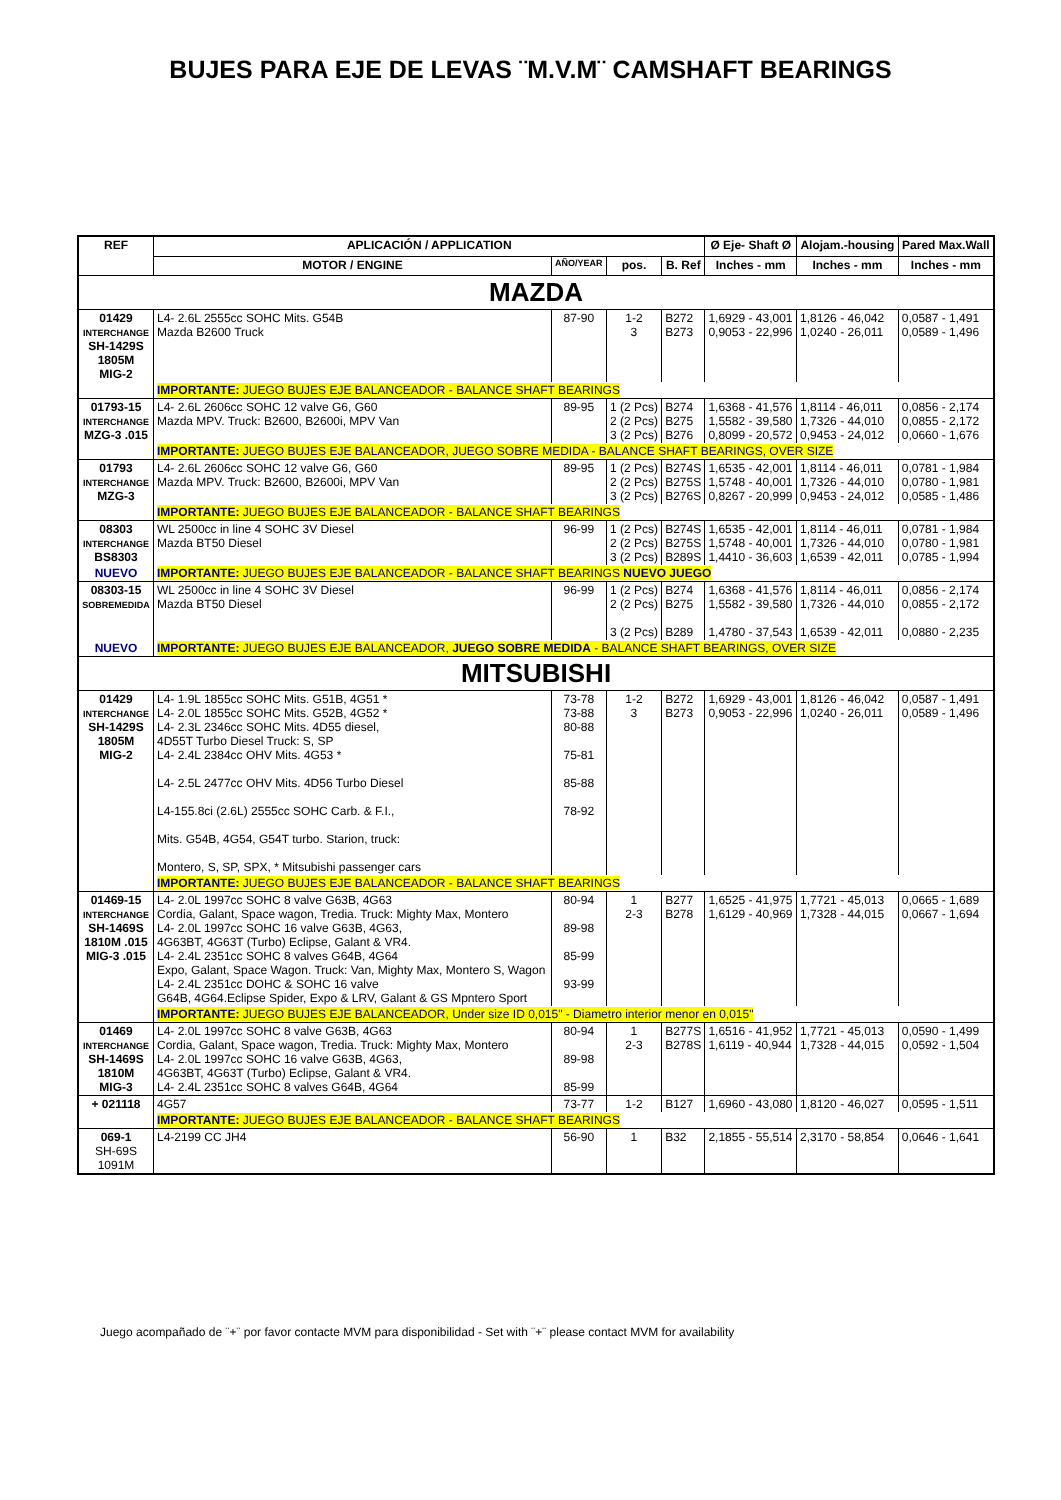BUJES PARA EJE DE LEVAS ¨M.V.M¨ CAMSHAFT BEARINGS
| REF | APLICACIÓN / APPLICATION | | | | Ø Eje- Shaft Ø | Alojam.-housing | Pared Max.Wall |
| --- | --- | --- | --- | --- | --- | --- | --- |
| | MOTOR / ENGINE | AÑO/YEAR | pos. | B. Ref | Inches - mm | Inches - mm | Inches - mm |
| MAZDA | | | | | | | |
| 01429 INTERCHANGE SH-1429S 1805M MIG-2 | L4- 2.6L 2555cc SOHC Mits. G54B Mazda B2600 Truck | 87-90 | 1-2 3 | B272 B273 | 1,6929 - 43,001 0,9053 - 22,996 | 1,8126 - 46,042 1,0240 - 26,011 | 0,0587 - 1,491 0,0589 - 1,496 |
| | IMPORTANTE: JUEGO BUJES EJE BALANCEADOR - BALANCE SHAFT BEARINGS | | | | | | |
| 01793-15 INTERCHANGE MZG-3 .015 | L4- 2.6L 2606cc SOHC 12 valve G6, G60 Mazda MPV. Truck: B2600, B2600i, MPV Van | 89-95 | 1 (2 Pcs) 2 (2 Pcs) 3 (2 Pcs) | B274 B275 B276 | 1,6368 - 41,576 1,5582 - 39,580 0,8099 - 20,572 | 1,8114 - 46,011 1,7326 - 44,010 0,9453 - 24,012 | 0,0856 - 2,174 0,0855 - 2,172 0,0660 - 1,676 |
| | IMPORTANTE: JUEGO BUJES EJE BALANCEADOR, JUEGO SOBRE MEDIDA - BALANCE SHAFT BEARINGS, OVER SIZE | | | | | | |
| 01793 INTERCHANGE MZG-3 | L4- 2.6L 2606cc SOHC 12 valve G6, G60 Mazda MPV. Truck: B2600, B2600i, MPV Van | 89-95 | 1 (2 Pcs) 2 (2 Pcs) 3 (2 Pcs) | B274S B275S B276S | 1,6535 - 42,001 1,5748 - 40,001 0,8267 - 20,999 | 1,8114 - 46,011 1,7326 - 44,010 0,9453 - 24,012 | 0,0781 - 1,984 0,0780 - 1,981 0,0585 - 1,486 |
| | IMPORTANTE: JUEGO BUJES EJE BALANCEADOR - BALANCE SHAFT BEARINGS | | | | | | |
| 08303 INTERCHANGE BS8303 | WL 2500cc in line 4 SOHC 3V Diesel Mazda BT50 Diesel | 96-99 | 1 (2 Pcs) 2 (2 Pcs) 3 (2 Pcs) | B274S B275S B289S | 1,6535 - 42,001 1,5748 - 40,001 1,4410 - 36,603 | 1,8114 - 46,011 1,7326 - 44,010 1,6539 - 42,011 | 0,0781 - 1,984 0,0780 - 1,981 0,0785 - 1,994 |
| NUEVO | IMPORTANTE: JUEGO BUJES EJE BALANCEADOR - BALANCE SHAFT BEARINGS NUEVO JUEGO | | | | | | |
| 08303-15 SOBREMEDIDA | WL 2500cc in line 4 SOHC 3V Diesel Mazda BT50 Diesel | 96-99 | 1 (2 Pcs) 2 (2 Pcs) 3 (2 Pcs) | B274 B275 B289 | 1,6368 - 41,576 1,5582 - 39,580 1,4780 - 37,543 | 1,8114 - 46,011 1,7326 - 44,010 1,6539 - 42,011 | 0,0856 - 2,174 0,0855 - 2,172 0,0880 - 2,235 |
| NUEVO | IMPORTANTE: JUEGO BUJES EJE BALANCEADOR, JUEGO SOBRE MEDIDA - BALANCE SHAFT BEARINGS, OVER SIZE | | | | | | |
| MITSUBISHI | | | | | | | |
| 01429 INTERCHANGE SH-1429S 1805M MIG-2 | L4- 1.9L 1855cc SOHC Mits. G51B, 4G51 * L4- 2.0L 1855cc SOHC Mits. G52B, 4G52 * L4- 2.3L 2346cc SOHC Mits. 4D55 diesel, 4D55T Turbo Diesel Truck: S, SP L4- 2.4L 2384cc OHV Mits. 4G53 * L4- 2.5L 2477cc OHV Mits. 4D56 Turbo Diesel L4-155.8ci (2.6L) 2555cc SOHC Carb. & F.I., Mits. G54B, 4G54, G54T turbo. Starion, truck: Montero, S, SP, SPX, * Mitsubishi passenger cars | 73-78 73-88 80-88 75-81 85-88 78-92 | 1-2 3 | B272 B273 | 1,6929 - 43,001 0,9053 - 22,996 | 1,8126 - 46,042 1,0240 - 26,011 | 0,0587 - 1,491 0,0589 - 1,496 |
| | IMPORTANTE: JUEGO BUJES EJE BALANCEADOR - BALANCE SHAFT BEARINGS | | | | | | |
| 01469-15 INTERCHANGE SH-1469S 1810M .015 MIG-3 .015 | L4- 2.0L 1997cc SOHC 8 valve G63B, 4G63 Cordia, Galant, Space wagon, Tredia. Truck: Mighty Max, Montero L4- 2.0L 1997cc SOHC 16 valve G63B, 4G63, 4G63BT, 4G63T (Turbo) Eclipse, Galant & VR4. L4- 2.4L 2351cc SOHC 8 valves G64B, 4G64 Expo, Galant, Space Wagon. Truck: Van, Mighty Max, Montero S, Wagon L4- 2.4L 2351cc DOHC & SOHC 16 valve G64B, 4G64.Eclipse Spider, Expo & LRV, Galant & GS Mpntero Sport | 80-94 89-98 85-99 93-99 | 1 2-3 | B277 B278 | 1,6525 - 41,975 1,6129 - 40,969 | 1,7721 - 45,013 1,7328 - 44,015 | 0,0665 - 1,689 0,0667 - 1,694 |
| | IMPORTANTE: JUEGO BUJES EJE BALANCEADOR, Under size ID 0,015" - Diametro interior menor en 0,015" | | | | | | |
| 01469 INTERCHANGE SH-1469S 1810M MIG-3 | L4- 2.0L 1997cc SOHC 8 valve G63B, 4G63 Cordia, Galant, Space wagon, Tredia. Truck: Mighty Max, Montero L4- 2.0L 1997cc SOHC 16 valve G63B, 4G63, 4G63BT, 4G63T (Turbo) Eclipse, Galant & VR4. L4- 2.4L 2351cc SOHC 8 valves G64B, 4G64 | 80-94 89-98 85-99 | 1 2-3 | B277S B278S | 1,6516 - 41,952 1,6119 - 40,944 | 1,7721 - 45,013 1,7328 - 44,015 | 0,0590 - 1,499 0,0592 - 1,504 |
| + 021118 | 4G57 | 73-77 | 1-2 | B127 | 1,6960 - 43,080 | 1,8120 - 46,027 | 0,0595 - 1,511 |
| | IMPORTANTE: JUEGO BUJES EJE BALANCEADOR - BALANCE SHAFT BEARINGS | | | | | | |
| 069-1 SH-69S 1091M | L4-2199 CC JH4 | 56-90 | 1 | B32 | 2,1855 - 55,514 | 2,3170 - 58,854 | 0,0646 - 1,641 |
Juego acompañado de ¨+¨ por favor contacte MVM para disponibilidad - Set with ¨+¨ please contact MVM for availability